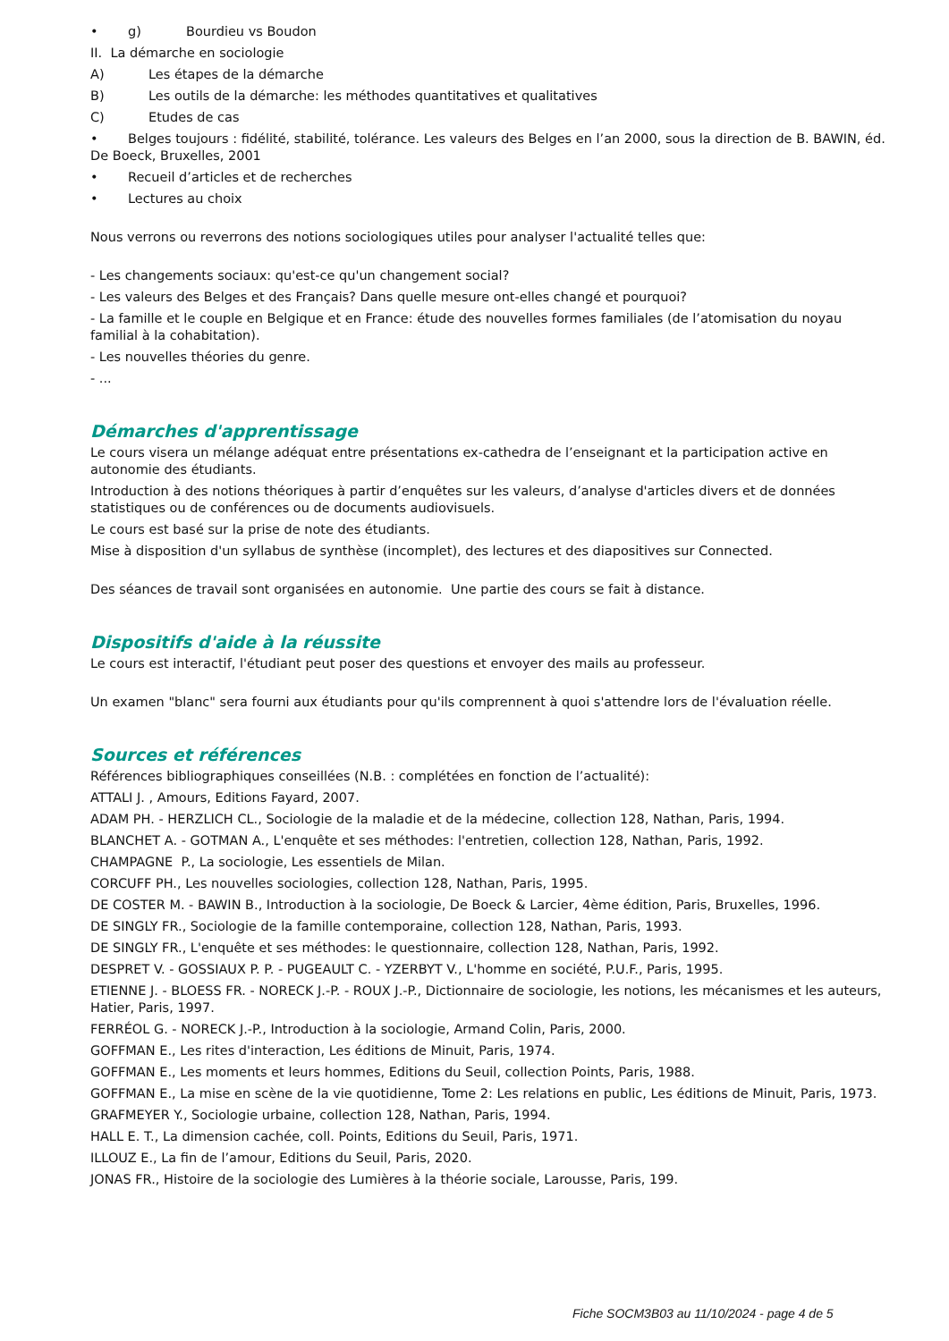• g) Bourdieu vs Boudon
II. La démarche en sociologie
A) Les étapes de la démarche
B) Les outils de la démarche: les méthodes quantitatives et qualitatives
C) Etudes de cas
• Belges toujours : fidélité, stabilité, tolérance. Les valeurs des Belges en l’an 2000, sous la direction de B. BAWIN, éd. De Boeck, Bruxelles, 2001
• Recueil d’articles et de recherches
• Lectures au choix
Nous verrons ou reverrons des notions sociologiques utiles pour analyser l'actualité telles que:
- Les changements sociaux: qu'est-ce qu'un changement social?
- Les valeurs des Belges et des Français? Dans quelle mesure ont-elles changé et pourquoi?
- La famille et le couple en Belgique et en France: étude des nouvelles formes familiales (de l’atomisation du noyau familial à la cohabitation).
- Les nouvelles théories du genre.
- ...
Démarches d'apprentissage
Le cours visera un mélange adéquat entre présentations ex-cathedra de l’enseignant et la participation active en autonomie des étudiants.
Introduction à des notions théoriques à partir d’enquêtes sur les valeurs, d’analyse d'articles divers et de données statistiques ou de conférences ou de documents audiovisuels.
Le cours est basé sur la prise de note des étudiants.
Mise à disposition d'un syllabus de synthèse (incomplet), des lectures et des diapositives sur Connected.
Des séances de travail sont organisées en autonomie. Une partie des cours se fait à distance.
Dispositifs d'aide à la réussite
Le cours est interactif, l'étudiant peut poser des questions et envoyer des mails au professeur.
Un examen "blanc" sera fourni aux étudiants pour qu'ils comprennent à quoi s'attendre lors de l'évaluation réelle.
Sources et références
Références bibliographiques conseillées (N.B. : complétées en fonction de l’actualité):
ATTALI J. , Amours, Editions Fayard, 2007.
ADAM PH. - HERZLICH CL., Sociologie de la maladie et de la médecine, collection 128, Nathan, Paris, 1994.
BLANCHET A. - GOTMAN A., L'enquête et ses méthodes: l'entretien, collection 128, Nathan, Paris, 1992.
CHAMPAGNE P., La sociologie, Les essentiels de Milan.
CORCUFF PH., Les nouvelles sociologies, collection 128, Nathan, Paris, 1995.
DE COSTER M. - BAWIN B., Introduction à la sociologie, De Boeck & Larcier, 4ème édition, Paris, Bruxelles, 1996.
DE SINGLY FR., Sociologie de la famille contemporaine, collection 128, Nathan, Paris, 1993.
DE SINGLY FR., L'enquête et ses méthodes: le questionnaire, collection 128, Nathan, Paris, 1992.
DESPRET V. - GOSSIAUX P. P. - PUGEAULT C. - YZERBYT V., L'homme en société, P.U.F., Paris, 1995.
ETIENNE J. - BLOESS FR. - NORECK J.-P. - ROUX J.-P., Dictionnaire de sociologie, les notions, les mécanismes et les auteurs, Hatier, Paris, 1997.
FERRÉOL G. - NORECK J.-P., Introduction à la sociologie, Armand Colin, Paris, 2000.
GOFFMAN E., Les rites d'interaction, Les éditions de Minuit, Paris, 1974.
GOFFMAN E., Les moments et leurs hommes, Editions du Seuil, collection Points, Paris, 1988.
GOFFMAN E., La mise en scène de la vie quotidienne, Tome 2: Les relations en public, Les éditions de Minuit, Paris, 1973.
GRAFMEYER Y., Sociologie urbaine, collection 128, Nathan, Paris, 1994.
HALL E. T., La dimension cachée, coll. Points, Editions du Seuil, Paris, 1971.
ILLOUZ E., La fin de l’amour, Editions du Seuil, Paris, 2020.
JONAS FR., Histoire de la sociologie des Lumières à la théorie sociale, Larousse, Paris, 199.
Fiche SOCM3B03 au 11/10/2024 - page 4 de 5